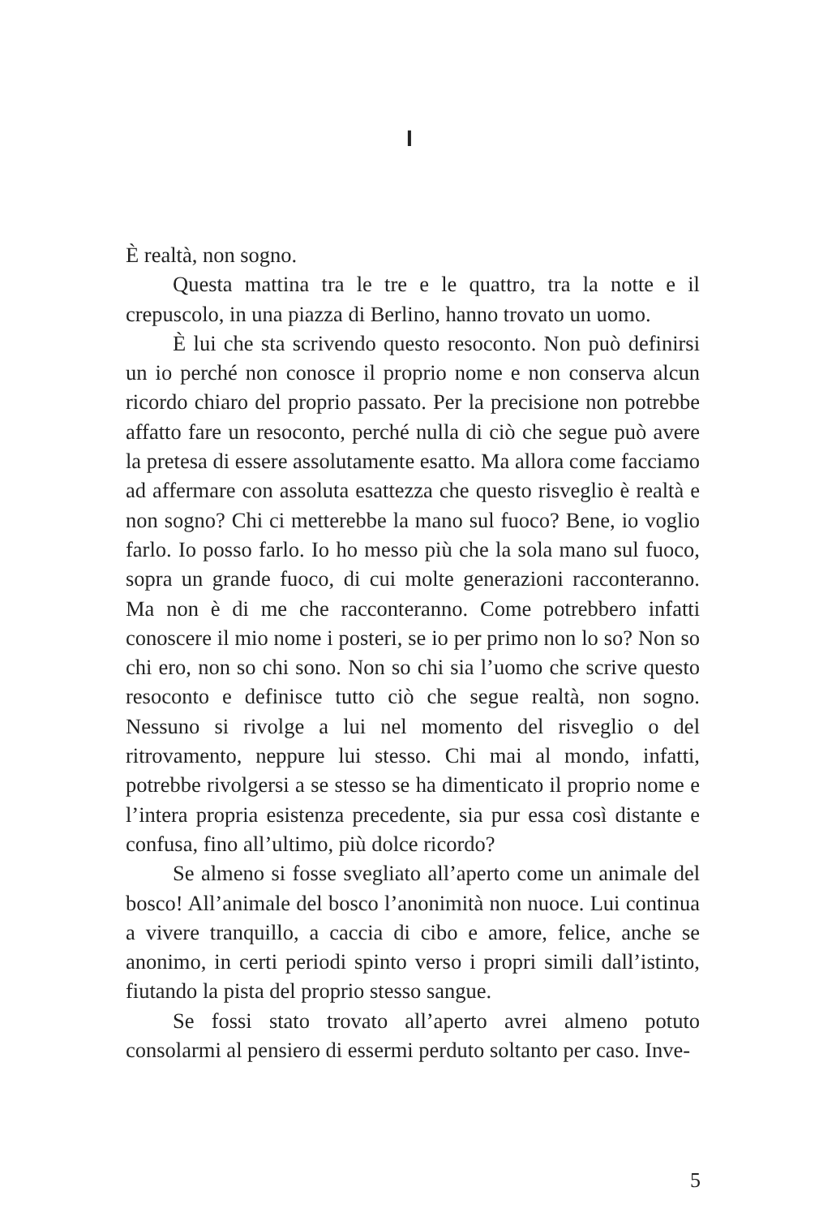I
È realtà, non sogno.
Questa mattina tra le tre e le quattro, tra la notte e il crepuscolo, in una piazza di Berlino, hanno trovato un uomo.
È lui che sta scrivendo questo resoconto. Non può definirsi un io perché non conosce il proprio nome e non conserva alcun ricordo chiaro del proprio passato. Per la precisione non potrebbe affatto fare un resoconto, perché nulla di ciò che segue può avere la pretesa di essere assolutamente esatto. Ma allora come facciamo ad affermare con assoluta esattezza che questo risveglio è realtà e non sogno? Chi ci metterebbe la mano sul fuoco? Bene, io voglio farlo. Io posso farlo. Io ho messo più che la sola mano sul fuoco, sopra un grande fuoco, di cui molte generazioni racconteranno. Ma non è di me che racconteranno. Come potrebbero infatti conoscere il mio nome i posteri, se io per primo non lo so? Non so chi ero, non so chi sono. Non so chi sia l’uomo che scrive questo resoconto e definisce tutto ciò che segue realtà, non sogno. Nessuno si rivolge a lui nel momento del risveglio o del ritrovamento, neppure lui stesso. Chi mai al mondo, infatti, potrebbe rivolgersi a se stesso se ha dimenticato il proprio nome e l’intera propria esistenza precedente, sia pur essa così distante e confusa, fino all’ultimo, più dolce ricordo?
Se almeno si fosse svegliato all’aperto come un animale del bosco! All’animale del bosco l’anonimità non nuoce. Lui continua a vivere tranquillo, a caccia di cibo e amore, felice, anche se anonimo, in certi periodi spinto verso i propri simili dall’istinto, fiutando la pista del proprio stesso sangue.
Se fossi stato trovato all’aperto avrei almeno potuto consolarmi al pensiero di essermi perduto soltanto per caso. Inve-
5